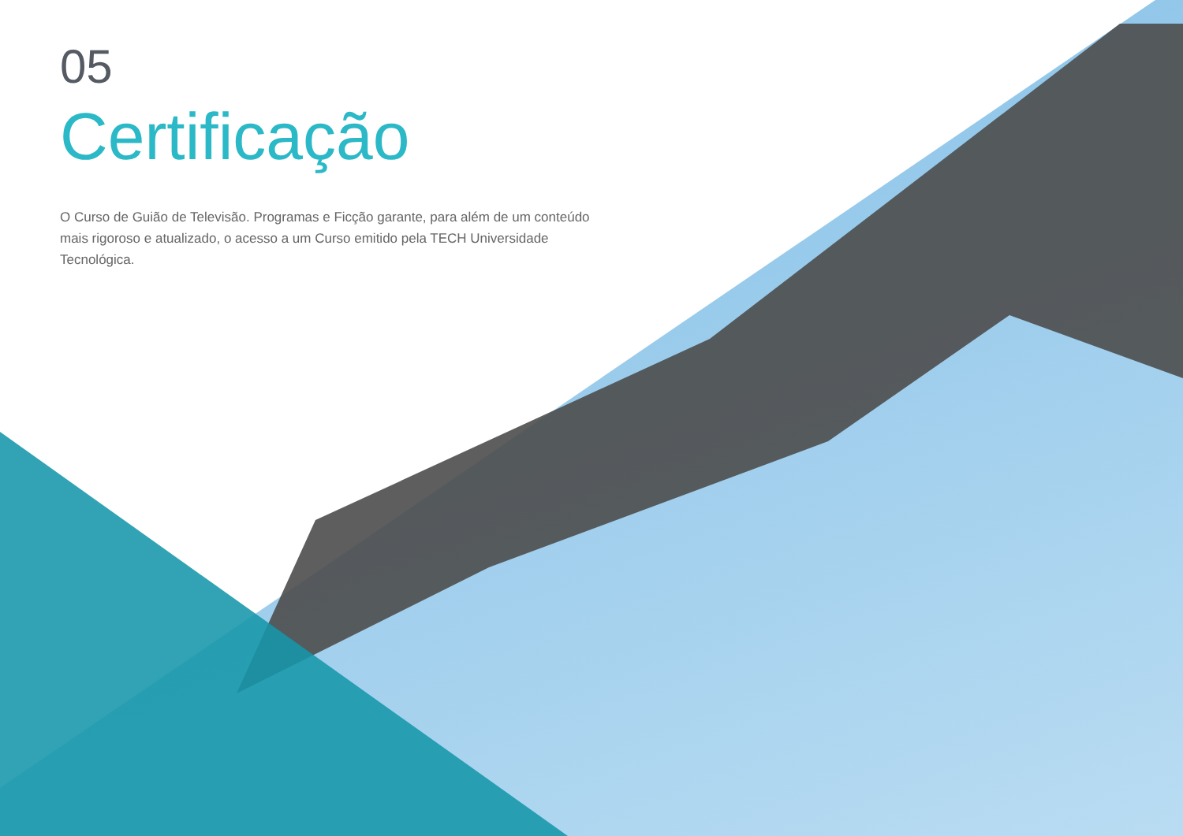05
Certificação
O Curso de Guião de Televisão. Programas e Ficção garante, para além de um conteúdo mais rigoroso e atualizado, o acesso a um Curso emitido pela TECH Universidade Tecnológica.